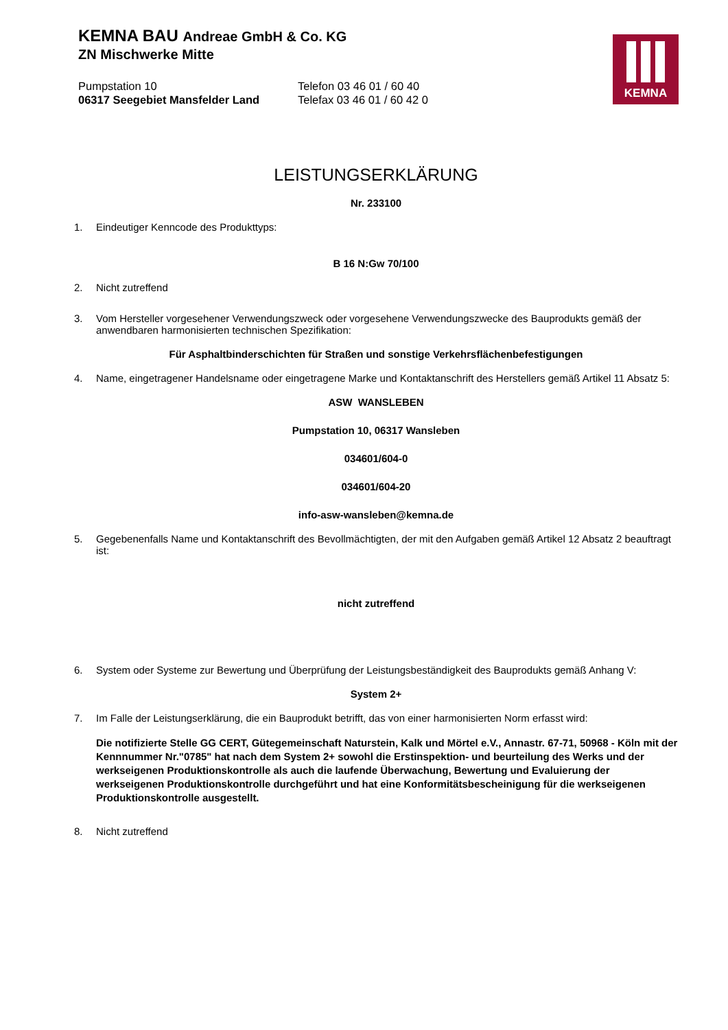KEMNA BAU Andreae GmbH & Co. KG
ZN Mischwerke Mitte
Pumpstation 10
06317 Seegebiet Mansfelder Land
Telefon 03 46 01 / 60 40
Telefax 03 46 01 / 60 42 0
KEMNA
LEISTUNGSERKLÄRUNG
Nr. 233100
1. Eindeutiger Kenncode des Produkttyps:
B 16 N:Gw 70/100
2. Nicht zutreffend
3. Vom Hersteller vorgesehener Verwendungszweck oder vorgesehene Verwendungszwecke des Bauprodukts gemäß der anwendbaren harmonisierten technischen Spezifikation:
Für Asphaltbinderschichten für Straßen und sonstige Verkehrsflächenbefestigungen
4. Name, eingetragener Handelsname oder eingetragene Marke und Kontaktanschrift des Herstellers gemäß Artikel 11 Absatz 5:
ASW WANSLEBEN
Pumpstation 10, 06317 Wansleben
034601/604-0
034601/604-20
info-asw-wansleben@kemna.de
5. Gegebenenfalls Name und Kontaktanschrift des Bevollmächtigten, der mit den Aufgaben gemäß Artikel 12 Absatz 2 beauftragt ist:
nicht zutreffend
6. System oder Systeme zur Bewertung und Überprüfung der Leistungsbeständigkeit des Bauprodukts gemäß Anhang V:
System 2+
7. Im Falle der Leistungserklärung, die ein Bauprodukt betrifft, das von einer harmonisierten Norm erfasst wird:
Die notifizierte Stelle GG CERT, Gütegemeinschaft Naturstein, Kalk und Mörtel e.V., Annastr. 67-71, 50968 - Köln mit der Kennnummer Nr."0785" hat nach dem System 2+ sowohl die Erstinspektion- und beurteilung des Werks und der werkseigenen Produktionskontrolle als auch die laufende Überwachung, Bewertung und Evaluierung der werkseigenen Produktionskontrolle durchgeführt und hat eine Konformitätsbescheinigung für die werkseigenen Produktionskontrolle ausgestellt.
8. Nicht zutreffend